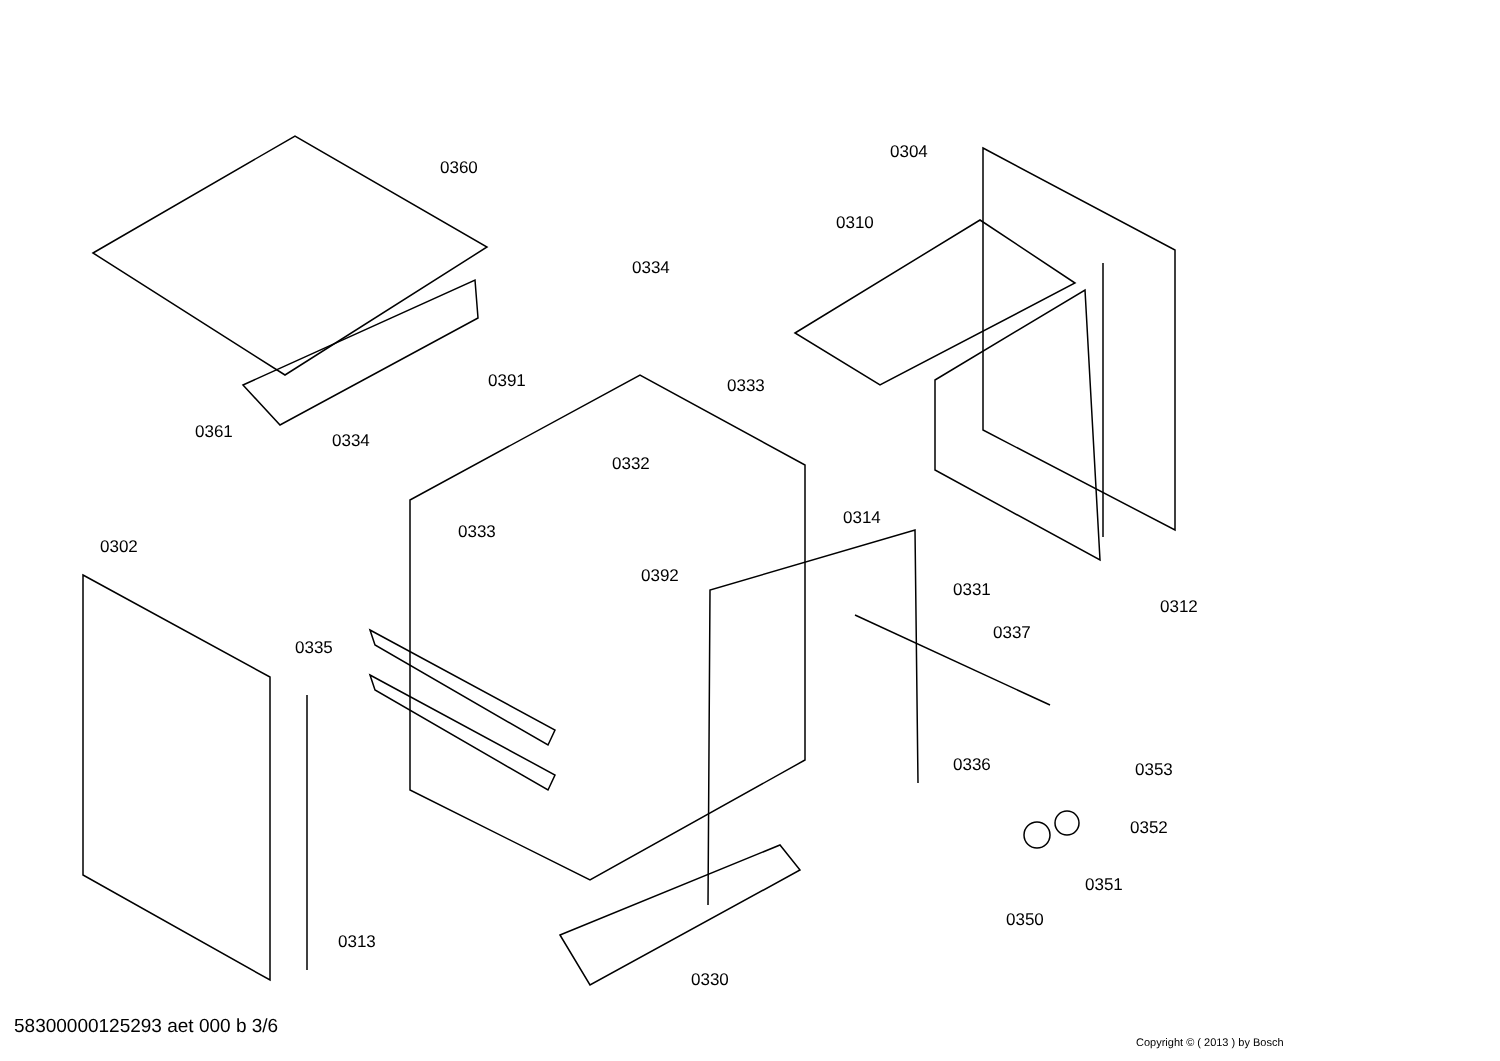0360
0361
0304
0310
0334
0391 0333
0334
0332
0314
0302
0333
0392
0331
0312
0337
0335
0336 0353
0352
0351
0350
0313
0330
58300000125293 aet 000 b 3/6
Copyright © ( 2013 ) by Bosch